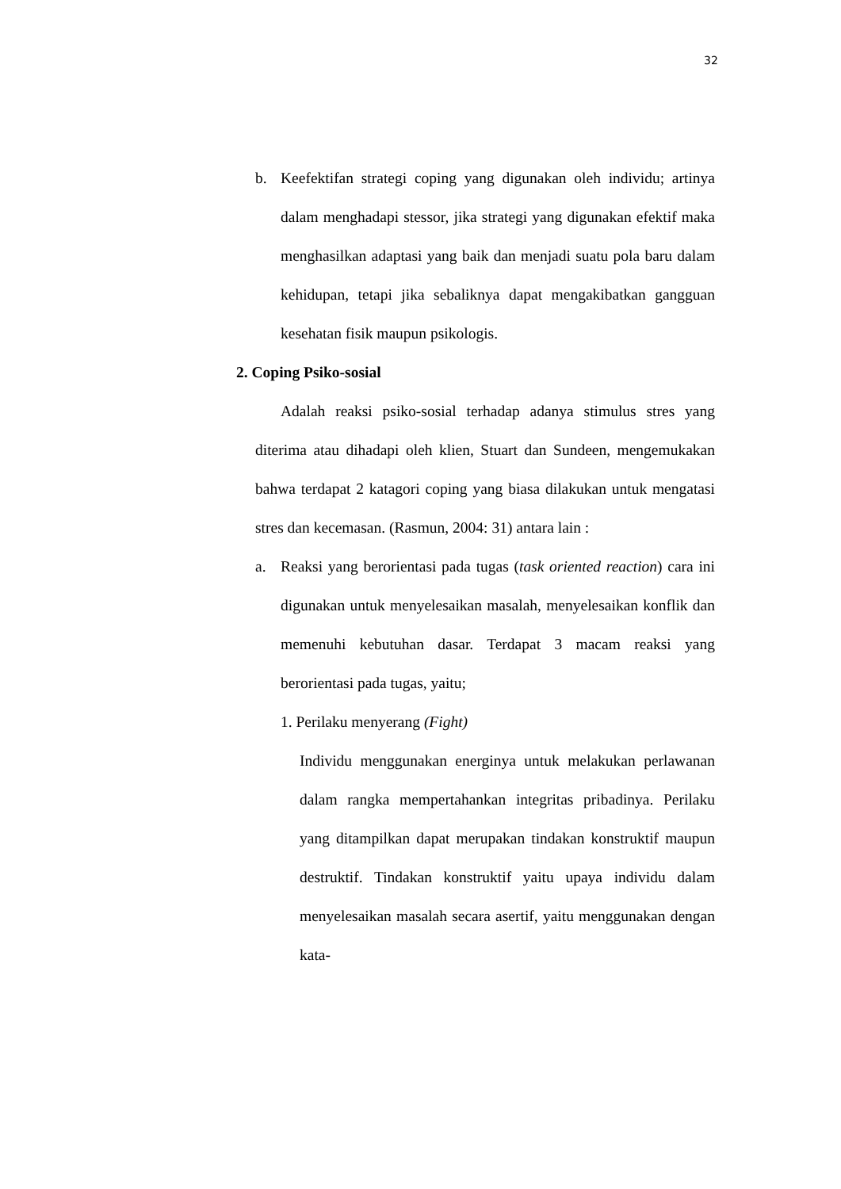32
b. Keefektifan strategi coping yang digunakan oleh individu; artinya dalam menghadapi stessor, jika strategi yang digunakan efektif maka menghasilkan adaptasi yang baik dan menjadi suatu pola baru dalam kehidupan, tetapi jika sebaliknya dapat mengakibatkan gangguan kesehatan fisik maupun psikologis.
2. Coping Psiko-sosial
Adalah reaksi psiko-sosial terhadap adanya stimulus stres yang diterima atau dihadapi oleh klien, Stuart dan Sundeen, mengemukakan bahwa terdapat 2 katagori coping yang biasa dilakukan untuk mengatasi stres dan kecemasan. (Rasmun, 2004: 31) antara lain :
a. Reaksi yang berorientasi pada tugas (task oriented reaction) cara ini digunakan untuk menyelesaikan masalah, menyelesaikan konflik dan memenuhi kebutuhan dasar. Terdapat 3 macam reaksi yang berorientasi pada tugas, yaitu;
1. Perilaku menyerang (Fight)
Individu menggunakan energinya untuk melakukan perlawanan dalam rangka mempertahankan integritas pribadinya. Perilaku yang ditampilkan dapat merupakan tindakan konstruktif maupun destruktif. Tindakan konstruktif yaitu upaya individu dalam menyelesaikan masalah secara asertif, yaitu menggunakan dengan kata-